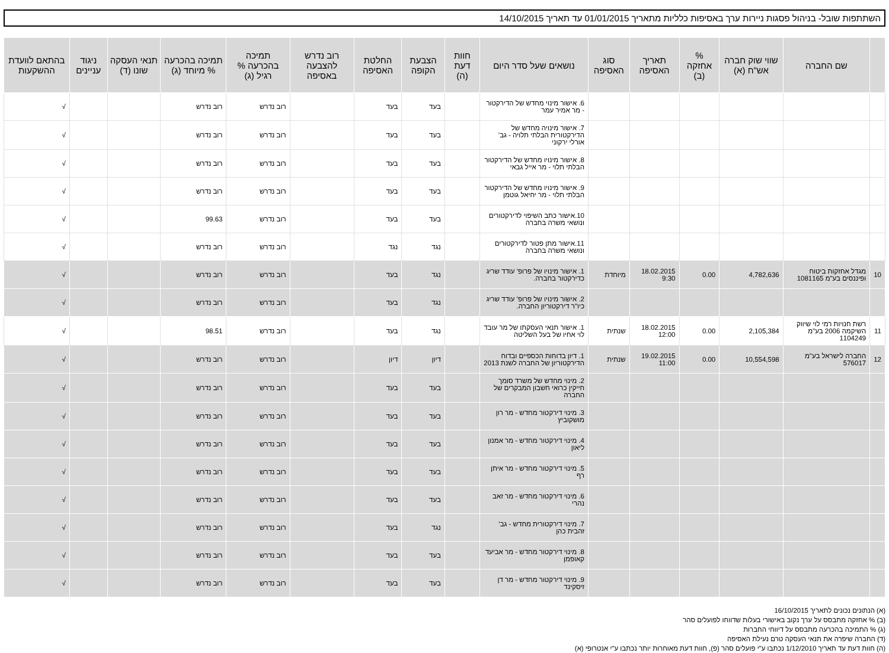השתתפות שובל- בניהול פסגות ניירות ערך באסיפות כלליות מתאריך 01/01/2015 עד תאריך 14/10/2015
| | שם החברה | שווי שוק חברה אש"ח (א) | % אחזקה (ב) | תאריך האסיפה | סוג האסיפה | נושאים שעל סדר היום | חוות דעת (ה) | הצבעת הקופה | החלטת האסיפה | רוב נדרש להצבעה באסיפה | תמיכה בהכרעה % רגיל (ג) | תמיכה בהכרעה % מיוחד (ג) | תנאי העסקה שונו (ד) | ניגוד עניינים | בהתאם לוועדת ההשקעות |
| --- | --- | --- | --- | --- | --- | --- | --- | --- | --- | --- | --- | --- | --- | --- | --- |
| | | | | | | 6. אישור מינוי מחדש של הדירקטור - מר אמיר עמר | | בעד | בעד | | רוב נדרש | רוב נדרש | | | √ |
| | | | | | | 7. אישור מינויה מחדש של הדירקטורית הבלתי תלויה - גב' אורלי ירקוני | | בעד | בעד | | רוב נדרש | רוב נדרש | | | √ |
| | | | | | | 8. אישור מינויו מחדש של הדירקטור הבלתי תלוי - מר אייל גבאי | | בעד | בעד | | רוב נדרש | רוב נדרש | | | √ |
| | | | | | | 9. אישור מינויו מחדש של הדירקטור הבלתי תלוי - מר יחיאל גוטמן | | בעד | בעד | | רוב נדרש | רוב נדרש | | | √ |
| | | | | | | 10.אישור כתב השיפוי לדירקטורים ונושאי משרה בחברה | | בעד | בעד | | רוב נדרש | 99.63 | | | √ |
| | | | | | | 11.אישור מתן פטור לדירקטורים ונושאי משרה בחברה | | נגד | נגד | | רוב נדרש | רוב נדרש | | | √ |
| 10 | מגדל אחזקות ביטוח ופיננסים בע"מ 1081165 | 4,782,636 | 0.00 | 18.02.2015 9:30 | מיוחדת | 1. אישור מינויו של פרופ' עודד שריג כדירקטור בחברה. | | נגד | בעד | | רוב נדרש | רוב נדרש | | | √ |
| | | | | | | 2. אישור מינויו של פרופ' עודד שריג כיו"ר דירקטוריון החברה. | | נגד | בעד | | רוב נדרש | רוב נדרש | | | √ |
| 11 | רשת חנויות רמי לוי שיווק השיקמה 2006 בע"מ 1104249 | 2,105,384 | 0.00 | 18.02.2015 12:00 | שנתית | 1. אישור תנאי העסקתו של מר עובד לוי אחיו של בעל השליטה | | נגד | בעד | | רוב נדרש | 98.51 | | | √ |
| 12 | החברה לישראל בע"מ 576017 | 10,554,598 | 0.00 | 19.02.2015 11:00 | שנתית | 1. דיון בדוחות הכספיים ובדוח הדירקטוריון של החברה לשנת 2013 | | דיון | דיון | | רוב נדרש | רוב נדרש | | | √ |
| | | | | | | 2. מינוי מחדש של משרד סומך חייקין כרואי חשבון המבקרים של החברה | | בעד | בעד | | רוב נדרש | רוב נדרש | | | √ |
| | | | | | | 3. מינוי דירקטור מחדש - מר רון מושקוביץ | | בעד | בעד | | רוב נדרש | רוב נדרש | | | √ |
| | | | | | | 4. מינוי דירקטור מחדש - מר אמנון ליאון | | בעד | בעד | | רוב נדרש | רוב נדרש | | | √ |
| | | | | | | 5. מינוי דירקטור מחדש - מר איתן רף | | בעד | בעד | | רוב נדרש | רוב נדרש | | | √ |
| | | | | | | 6. מינוי דירקטור מחדש - מר זאב נהרי | | בעד | בעד | | רוב נדרש | רוב נדרש | | | √ |
| | | | | | | 7. מינוי דירקטורית מחדש - גב' זהבית כהן | | נגד | בעד | | רוב נדרש | רוב נדרש | | | √ |
| | | | | | | 8. מינוי דירקטור מחדש - מר אביעד קאופמן | | בעד | בעד | | רוב נדרש | רוב נדרש | | | √ |
| | | | | | | 9. מינוי דירקטור מחדש - מר דן זיסקינד | | בעד | בעד | | רוב נדרש | רוב נדרש | | | √ |
(א) הנתונים נכונים לתאריך 16/10/2015
(ב) % אחזקה מתבסס על ערך נקוב באישורי בעלות שדווחו לפועלים סהר
(ג) % התמיכה בהכרעה מתבסס על דיווחי החברות
(ד) החברה שיפרה את תנאי העסקה טרם נעילת האסיפה
(ה) חוות דעת עד תאריך 1/12/2010 נכתבו ע"י פועלים סהר (פ), חוות דעת מאוחרות יותר נכתבו ע"י אנטרופי (א)